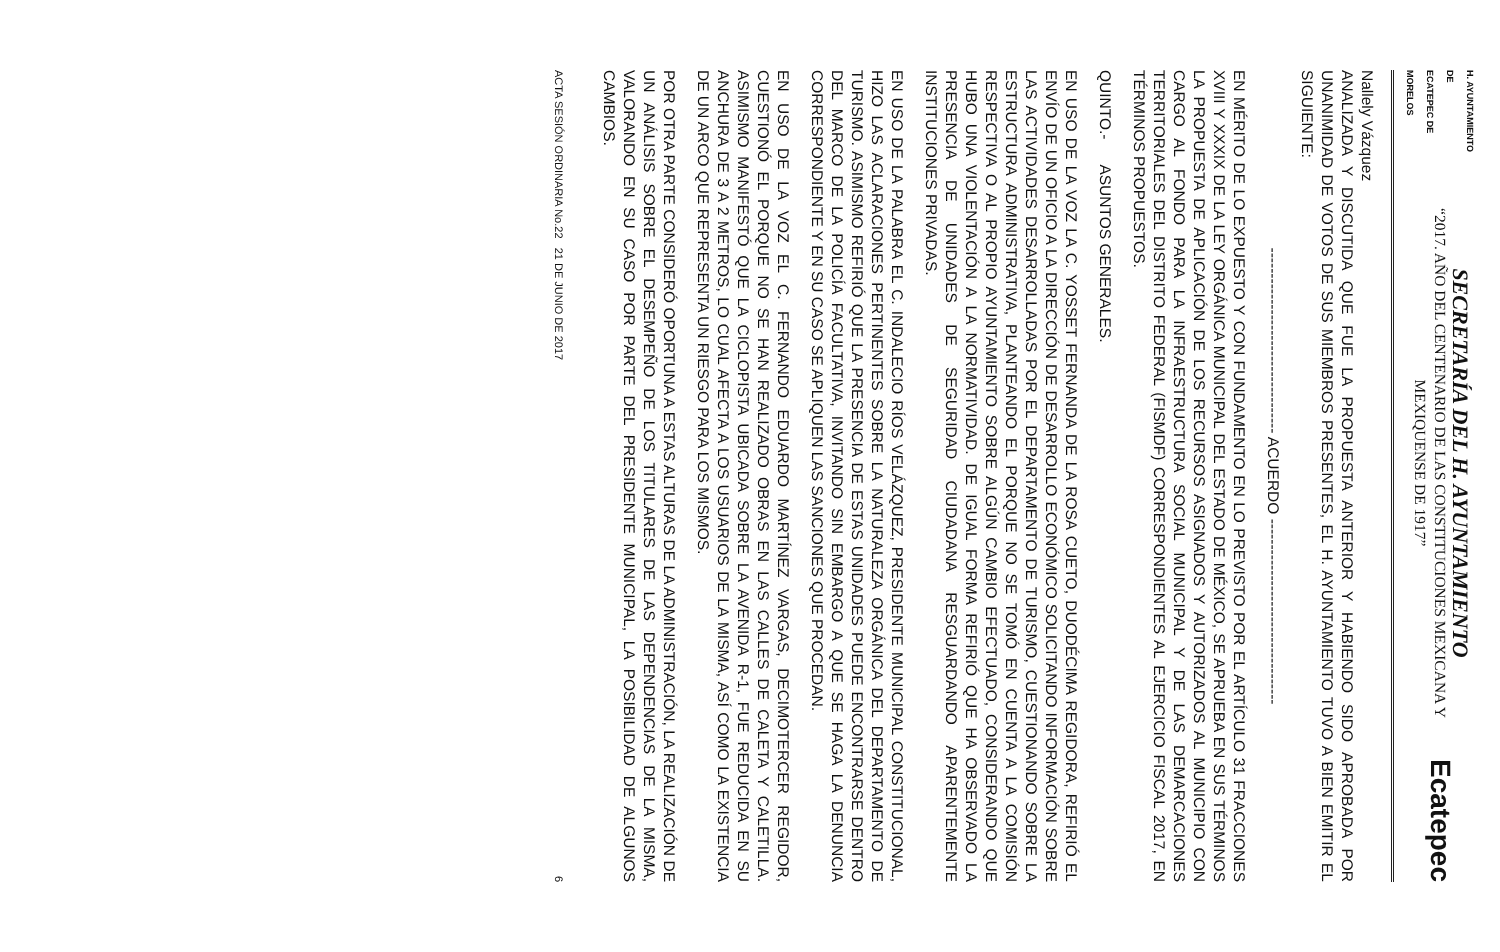H. AYUNTAMIENTO DE
ECATEPEC DE MORELOS
SECRETARÍA DEL H. AYUNTAMIENTO
“2017. AÑO DEL CENTENARIO DE LAS CONSTITUCIONES MEXICANA Y MEXIQUENSE DE 1917”
Ecatepec
Nallely Vázquez
ANALIZADA Y DISCUTIDA QUE FUE LA PROPUESTA ANTERIOR Y HABIENDO SIDO APROBADA POR UNANIMIDAD DE VOTOS DE SUS MIEMBROS PRESENTES, EL H. AYUNTAMIENTO TUVO A BIEN EMITIR EL SIGUIENTE:
------------------------------------ ACUERDO ------------------------------------
EN MÉRITO DE LO EXPUESTO Y CON FUNDAMENTO EN LO PREVISTO POR EL ARTÍCULO 31 FRACCIONES XVIII Y XXXIX DE LA LEY ORGÁNICA MUNICIPAL DEL ESTADO DE MÉXICO, SE APRUEBA EN SUS TÉRMINOS LA PROPUESTA DE APLICACIÓN DE LOS RECURSOS ASIGNADOS Y AUTORIZADOS AL MUNICIPIO CON CARGO AL FONDO PARA LA INFRAESTRUCTURA SOCIAL MUNICIPAL Y DE LAS DEMARCACIONES TERRITORIALES DEL DISTRITO FEDERAL (FISMDF) CORRESPONDIENTES AL EJERCICIO FISCAL 2017, EN TÉRMINOS PROPUESTOS.
QUINTO.- ASUNTOS GENERALES.
EN USO DE LA VOZ LA C. YOSSET FERNANDA DE LA ROSA CUETO, DUODÉCIMA REGIDORA, REFIRIÓ EL ENVÍO DE UN OFICIO A LA DIRECCIÓN DE DESARROLLO ECONÓMICO SOLICITANDO INFORMACIÓN SOBRE LAS ACTIVIDADES DESARROLLADAS POR EL DEPARTAMENTO DE TURISMO, CUESTIONANDO SOBRE LA ESTRUCTURA ADMINISTRATIVA, PLANTEANDO EL PORQUE NO SE TOMÓ EN CUENTA A LA COMISIÓN RESPECTIVA O AL PROPIO AYUNTAMIENTO SOBRE ALGÚN CAMBIO EFECTUADO, CONSIDERANDO QUE HUBO UNA VIOLENTACIÓN A LA NORMATIVIDAD. DE IGUAL FORMA REFIRIÓ QUE HA OBSERVADO LA PRESENCIA DE UNIDADES DE SEGURIDAD CIUDADANA RESGUARDANDO APARENTEMENTE INSTITUCIONES PRIVADAS.
EN USO DE LA PALABRA EL C. INDALECIO RÍOS VELÁZQUEZ, PRESIDENTE MUNICIPAL CONSTITUCIONAL, HIZO LAS ACLARACIONES PERTINENTES SOBRE LA NATURALEZA ORGÁNICA DEL DEPARTAMENTO DE TURISMO. ASIMISMO REFIRIÓ QUE LA PRESENCIA DE ESTAS UNIDADES PUEDE ENCONTRARSE DENTRO DEL MARCO DE LA POLICÍA FACULTATIVA, INVITANDO SIN EMBARGO A QUE SE HAGA LA DENUNCIA CORRESPONDIENTE Y EN SU CASO SE APLIQUEN LAS SANCIONES QUE PROCEDAN.
EN USO DE LA VOZ EL C. FERNANDO EDUARDO MARTÍNEZ VARGAS, DECIMOTERCER REGIDOR, CUESTIONÓ EL PORQUE NO SE HAN REALIZADO OBRAS EN LAS CALLES DE CALETA Y CALETILLA. ASIMISMO MANIFESTÓ QUE LA CICLOPISTA UBICADA SOBRE LA AVENIDA R-1, FUE REDUCIDA EN SU ANCHURA DE 3 A 2 METROS, LO CUAL AFECTA A LOS USUARIOS DE LA MISMA, ASÍ COMO LA EXISTENCIA DE UN ARCO QUE REPRESENTA UN RIESGO PARA LOS MISMOS.
POR OTRA PARTE CONSIDERÓ OPORTUNA A ESTAS ALTURAS DE LA ADMINISTRACIÓN, LA REALIZACIÓN DE UN ANÁLISIS SOBRE EL DESEMPEÑO DE LOS TITULARES DE LAS DEPENDENCIAS DE LA MISMA, VALORANDO EN SU CASO POR PARTE DEL PRESIDENTE MUNICIPAL, LA POSIBILIDAD DE ALGUNOS CAMBIOS.
ACTA SESIÓN ORDINARIA No.22 21 DE JUNIO DE 2017 6